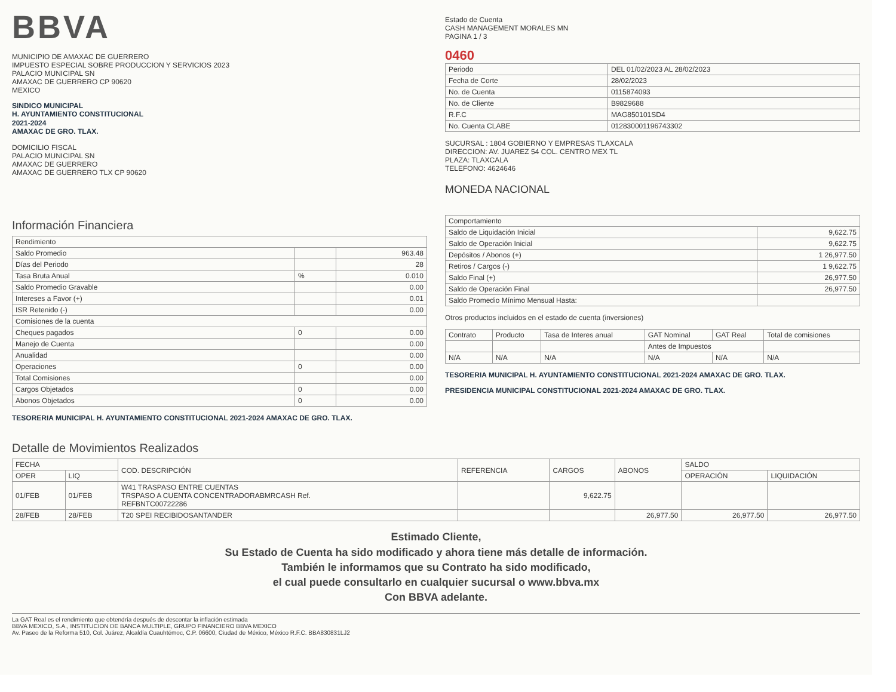BBVA
MUNICIPIO DE AMAXAC DE GUERRERO
IMPUESTO ESPECIAL SOBRE PRODUCCION Y SERVICIOS 2023
PALACIO MUNICIPAL SN
AMAXAC DE GUERRERO CP 90620
MEXICO
SINDICO MUNICIPAL
H. AYUNTAMIENTO CONSTITUCIONAL
2021-2024
AMAXAC DE GRO. TLAX.
DOMICILIO FISCAL
PALACIO MUNICIPAL SN
AMAXAC DE GUERRERO
AMAXAC DE GUERRERO TLX CP 90620
Estado de Cuenta
CASH MANAGEMENT MORALES MN
PAGINA 1 / 3
0460
| Periodo | DEL 01/02/2023 AL 28/02/2023 |
| Fecha de Corte | 28/02/2023 |
| No. de Cuenta | 0115874093 |
| No. de Cliente | B9829688 |
| R.F.C | MAG850101SD4 |
| No. Cuenta CLABE | 012830001196743302 |
SUCURSAL : 1804 GOBIERNO Y EMPRESAS TLAXCALA
DIRECCION: AV. JUAREZ 54 COL. CENTRO MEX TL
PLAZA: TLAXCALA
TELEFONO: 4624646
MONEDA NACIONAL
Información Financiera
| Rendimiento | | |
| --- | --- | --- |
| Saldo Promedio | | 963.48 |
| Días del Periodo | | 28 |
| Tasa Bruta Anual | % | 0.010 |
| Saldo Promedio Gravable | | 0.00 |
| Intereses a Favor (+) | | 0.01 |
| ISR Retenido (-) | | 0.00 |
| Comisiones de la cuenta | | |
| Cheques pagados | 0 | 0.00 |
| Manejo de Cuenta | | 0.00 |
| Anualidad | | 0.00 |
| Operaciones | 0 | 0.00 |
| Total Comisiones | | 0.00 |
| Cargos Objetados | 0 | 0.00 |
| Abonos Objetados | 0 | 0.00 |
TESORERIA MUNICIPAL H. AYUNTAMIENTO CONSTITUCIONAL 2021-2024 AMAXAC DE GRO. TLAX.
| Comportamiento | |
| --- | --- |
| Saldo de Liquidación Inicial | 9,622.75 |
| Saldo de Operación Inicial | 9,622.75 |
| Depósitos / Abonos (+) | 1 26,977.50 |
| Retiros / Cargos (-) | 1 9,622.75 |
| Saldo Final (+) | 26,977.50 |
| Saldo de Operación Final | 26,977.50 |
| Saldo Promedio Mínimo Mensual Hasta: | |
Otros productos incluidos en el estado de cuenta (inversiones)
| Contrato | Producto | Tasa de Interes anual | GAT Nominal | GAT Real | Total de comisiones |
| --- | --- | --- | --- | --- | --- |
| | | | Antes de Impuestos | | |
| N/A | N/A | N/A | N/A | N/A | N/A |
TESORERIA MUNICIPAL H. AYUNTAMIENTO CONSTITUCIONAL 2021-2024 AMAXAC DE GRO. TLAX.
PRESIDENCIA MUNICIPAL CONSTITUCIONAL 2021-2024 AMAXAC DE GRO. TLAX.
Detalle de Movimientos Realizados
| FECHA | | COD. DESCRIPCIÓN | REFERENCIA | CARGOS | ABONOS | SALDO | |
| --- | --- | --- | --- | --- | --- | --- | --- |
| OPER | LIQ | | | | | OPERACIÓN | LIQUIDACIÓN |
| 01/FEB | 01/FEB | W41 TRASPASO ENTRE CUENTAS TRSPASO A CUENTA CONCENTRADORABMRCASH Ref. REFBNTC00722286 | | 9,622.75 | | | |
| 28/FEB | 28/FEB | T20 SPEI RECIBIDOSANTANDER | | | 26,977.50 | 26,977.50 | 26,977.50 |
Estimado Cliente,
Su Estado de Cuenta ha sido modificado y ahora tiene más detalle de información.
También le informamos que su Contrato ha sido modificado,
el cual puede consultarlo en cualquier sucursal o www.bbva.mx
Con BBVA adelante.
La GAT Real es el rendimiento que obtendría después de descontar la inflación estimada
BBVA MEXICO, S.A., INSTITUCION DE BANCA MULTIPLE, GRUPO FINANCIERO BBVA MEXICO
Av. Paseo de la Reforma 510, Col. Juárez, Alcaldía Cuauhtémoc, C.P. 06600, Ciudad de México, México R.F.C. BBA830831LJ2